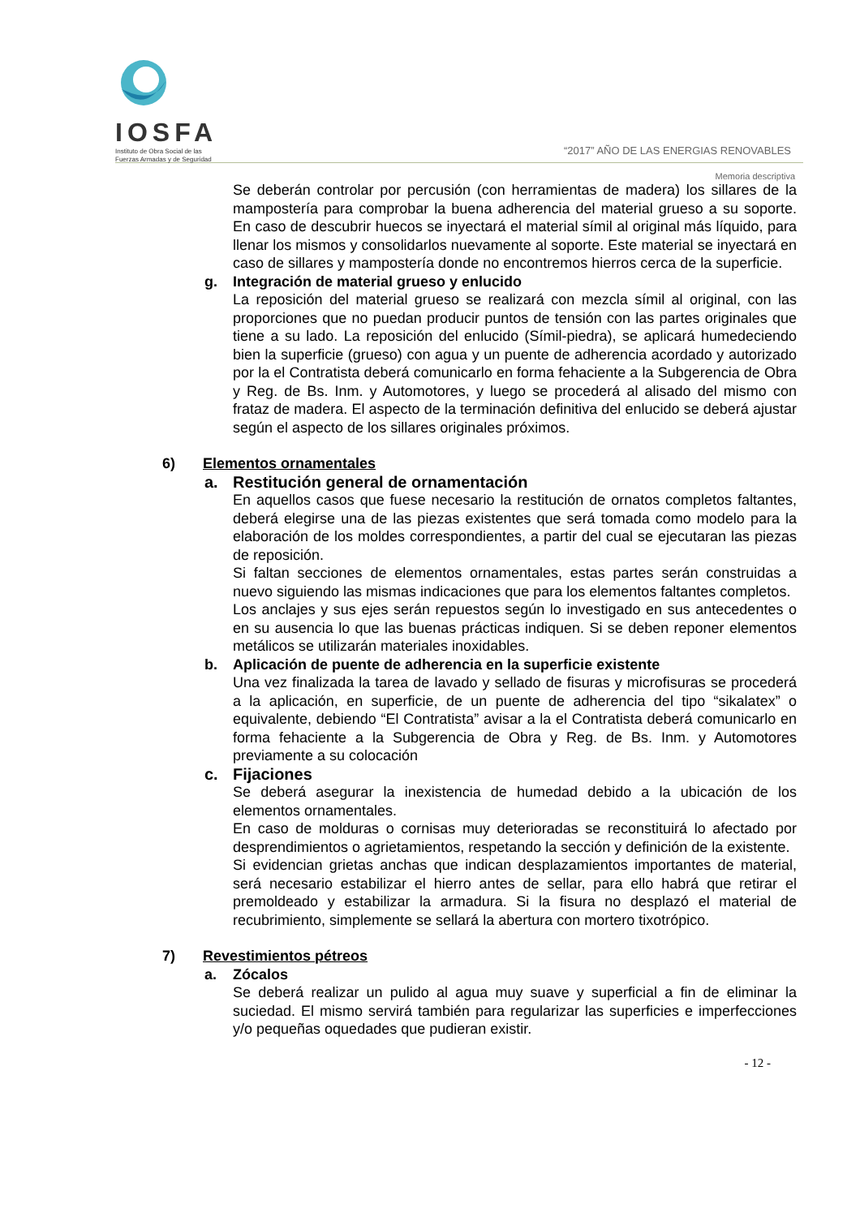IOSFA
Instituto de Obra Social de las
Fuerzas Armadas y de Seguridad
“2017” AÑO DE LAS ENERGIAS RENOVABLES
Memoria descriptiva
Se deberán controlar por percusión (con herramientas de madera) los sillares de la mampostería para comprobar la buena adherencia del material grueso a su soporte. En caso de descubrir huecos se inyectará el material símil al original más líquido, para llenar los mismos y consolidarlos nuevamente al soporte. Este material se inyectará en caso de sillares y mampostería donde no encontremos hierros cerca de la superficie.
g. Integración de material grueso y enlucido
La reposición del material grueso se realizará con mezcla símil al original, con las proporciones que no puedan producir puntos de tensión con las partes originales que tiene a su lado. La reposición del enlucido (Símil-piedra), se aplicará humedeciendo bien la superficie (grueso) con agua y un puente de adherencia acordado y autorizado por la el Contratista deberá comunicarlo en forma fehaciente a la Subgerencia de Obra y Reg. de Bs. Inm. y Automotores, y luego se procederá al alisado del mismo con frataz de madera. El aspecto de la terminación definitiva del enlucido se deberá ajustar según el aspecto de los sillares originales próximos.
6) Elementos ornamentales
a. Restitución general de ornamentación
En aquellos casos que fuese necesario la restitución de ornatos completos faltantes, deberá elegirse una de las piezas existentes que será tomada como modelo para la elaboración de los moldes correspondientes, a partir del cual se ejecutaran las piezas de reposición.
Si faltan secciones de elementos ornamentales, estas partes serán construidas a nuevo siguiendo las mismas indicaciones que para los elementos faltantes completos.
Los anclajes y sus ejes serán repuestos según lo investigado en sus antecedentes o en su ausencia lo que las buenas prácticas indiquen. Si se deben reponer elementos metálicos se utilizarán materiales inoxidables.
b. Aplicación de puente de adherencia en la superficie existente
Una vez finalizada la tarea de lavado y sellado de fisuras y microfisuras se procederá a la aplicación, en superficie, de un puente de adherencia del tipo “sikalatex” o equivalente, debiendo “El Contratista” avisar a la el Contratista deberá comunicarlo en forma fehaciente a la Subgerencia de Obra y Reg. de Bs. Inm. y Automotores previamente a su colocación
c. Fijaciones
Se deberá asegurar la inexistencia de humedad debido a la ubicación de los elementos ornamentales.
En caso de molduras o cornisas muy deterioradas se reconstituirá lo afectado por desprendimientos o agrietamientos, respetando la sección y definición de la existente.
Si evidencian grietas anchas que indican desplazamientos importantes de material, será necesario estabilizar el hierro antes de sellar, para ello habrá que retirar el premoldeado y estabilizar la armadura. Si la fisura no desplazó el material de recubrimiento, simplemente se sellará la abertura con mortero tixotrópico.
7) Revestimientos pétreos
a. Zócalos
Se deberá realizar un pulido al agua muy suave y superficial a fin de eliminar la suciedad. El mismo servirá también para regularizar las superficies e imperfecciones y/o pequeñas oquedades que pudieran existir.
- 12 -